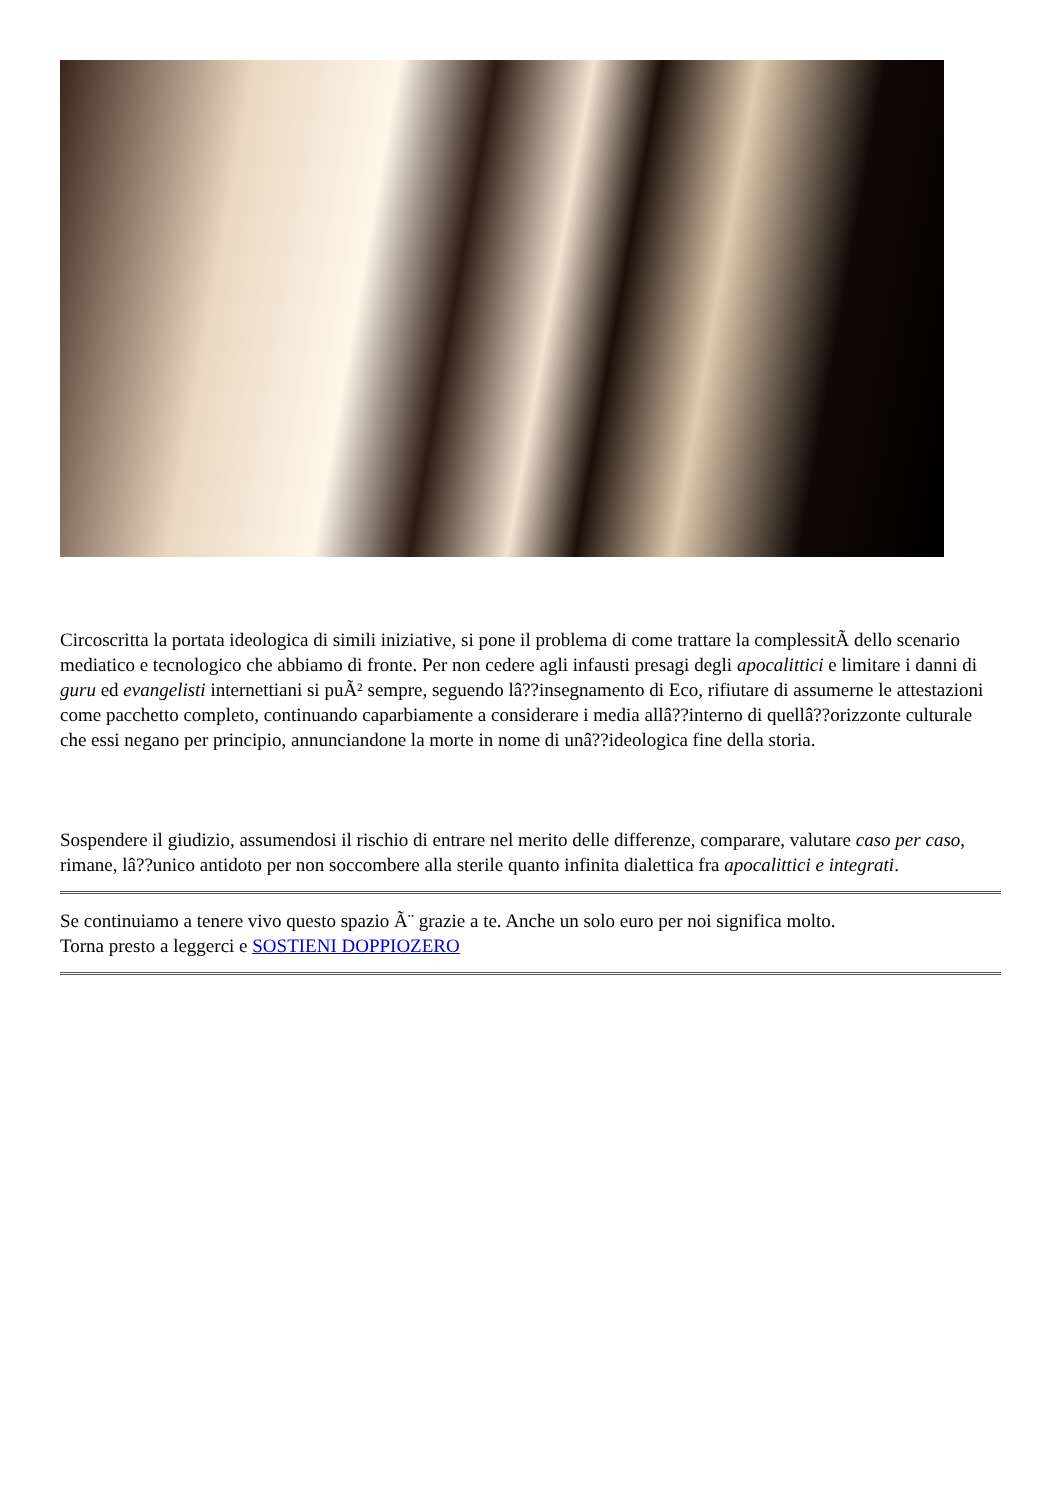Circoscritta la portata ideologica di simili iniziative, si pone il problema di come trattare la complessitÃ dello scenario mediatico e tecnologico che abbiamo di fronte. Per non cedere agli infausti presagi degli apocalittici e limitare i danni di guru ed evangelisti internettiani si puÃ² sempre, seguendo lâ??insegnamento di Eco, rifiutare di assumerne le attestazioni come pacchetto completo, continuando caparbiamente a considerare i media allâ??interno di quellâ??orizzonte culturale che essi negano per principio, annunciandone la morte in nome di unâ??ideologica fine della storia.
Sospendere il giudizio, assumendosi il rischio di entrare nel merito delle differenze, comparare, valutare caso per caso, rimane, lâ??unico antidoto per non soccombere alla sterile quanto infinita dialettica fra apocalittici e integrati.
Se continuiamo a tenere vivo questo spazio Ã¨ grazie a te. Anche un solo euro per noi significa molto.
Torna presto a leggerci e SOSTIENI DOPPIOZERO